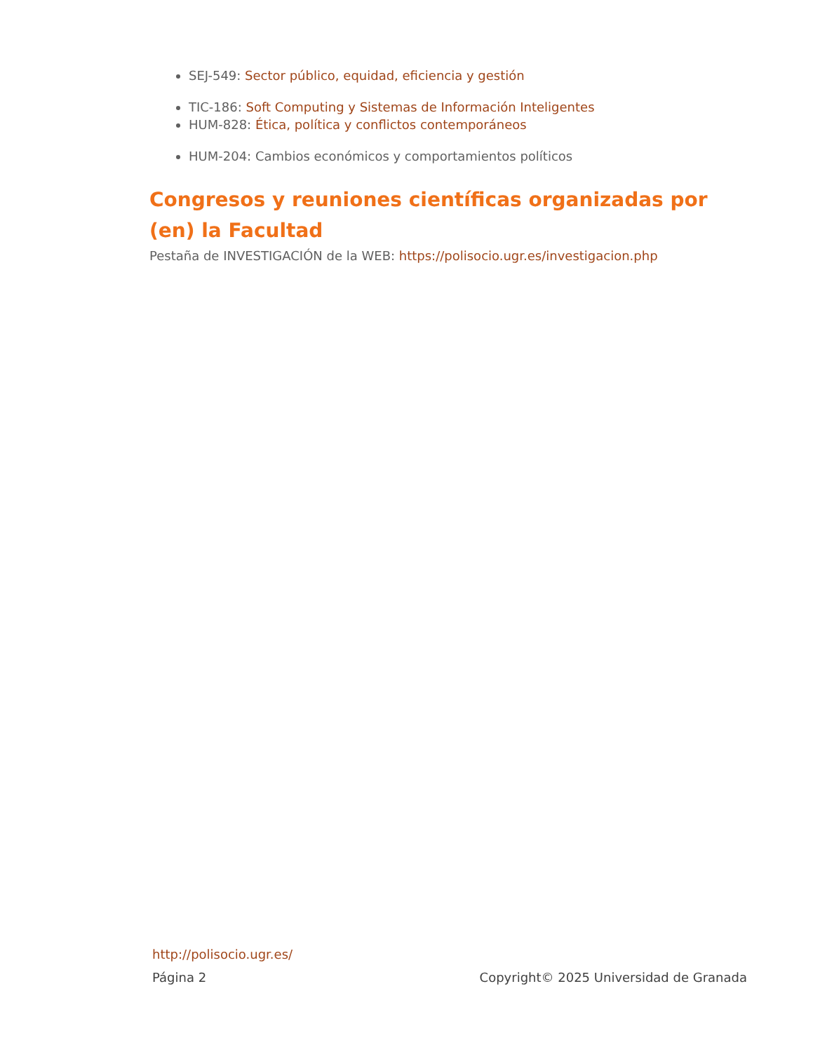SEJ-549: Sector público, equidad, eficiencia y gestión
TIC-186: Soft Computing y Sistemas de Información Inteligentes
HUM-828: Ética, política y conflictos contemporáneos
HUM-204: Cambios económicos y comportamientos políticos
Congresos y reuniones científicas organizadas por (en) la Facultad
Pestaña de INVESTIGACIÓN de la WEB: https://polisocio.ugr.es/investigacion.php
http://polisocio.ugr.es/
Página 2 Copyright© 2025 Universidad de Granada